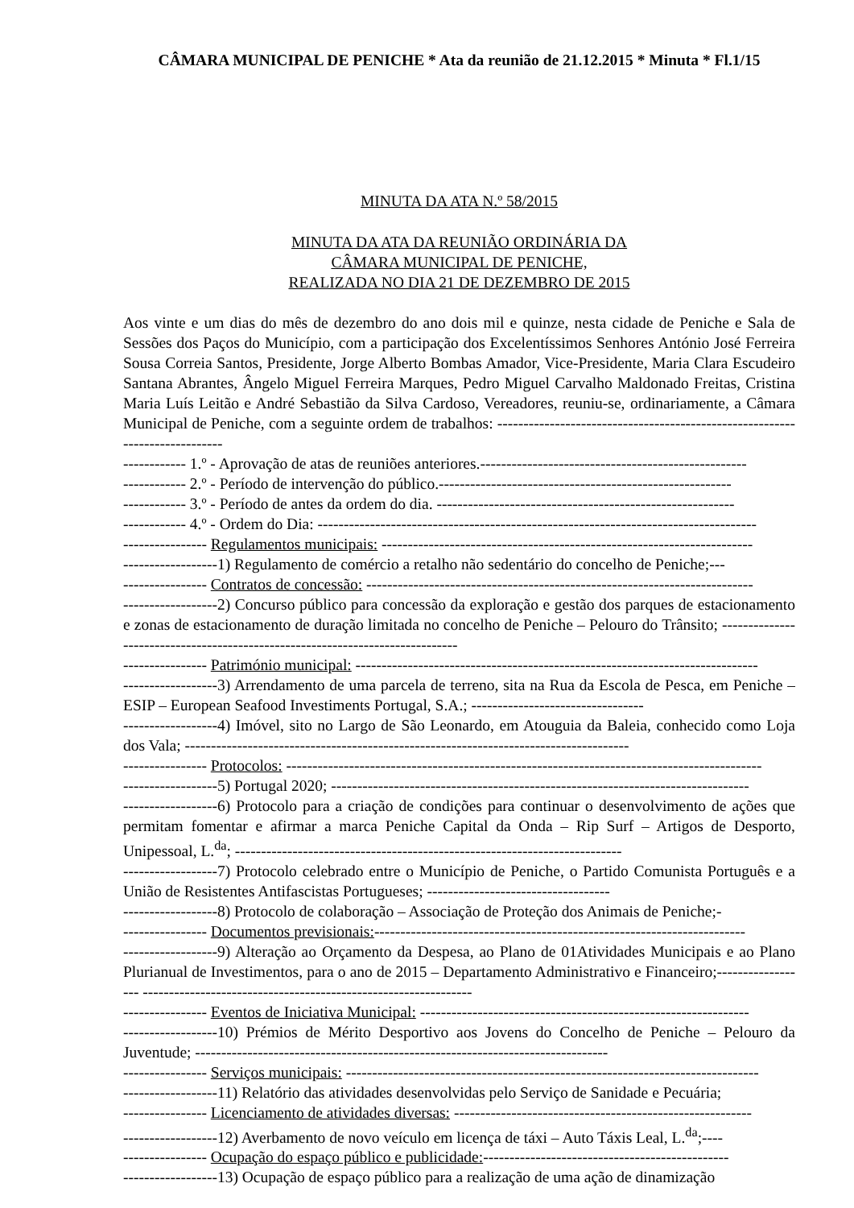CÂMARA MUNICIPAL DE PENICHE * Ata da reunião de 21.12.2015 * Minuta * Fl.1/15
MINUTA DA ATA N.º 58/2015
MINUTA DA ATA DA REUNIÃO ORDINÁRIA DA
CÂMARA MUNICIPAL DE PENICHE,
REALIZADA NO DIA 21 DE DEZEMBRO DE 2015
Aos vinte e um dias do mês de dezembro do ano dois mil e quinze, nesta cidade de Peniche e Sala de Sessões dos Paços do Município, com a participação dos Excelentíssimos Senhores António José Ferreira Sousa Correia Santos, Presidente, Jorge Alberto Bombas Amador, Vice-Presidente, Maria Clara Escudeiro Santana Abrantes, Ângelo Miguel Ferreira Marques, Pedro Miguel Carvalho Maldonado Freitas, Cristina Maria Luís Leitão e André Sebastião da Silva Cardoso, Vereadores, reuniu-se, ordinariamente, a Câmara Municipal de Peniche, com a seguinte ordem de trabalhos: ----------------------------------------------------------------------------
------------ 1.º - Aprovação de atas de reuniões anteriores.---------------------------------------------------
------------ 2.º - Período de intervenção do público.--------------------------------------------------------
------------ 3.º - Período de antes da ordem do dia. ---------------------------------------------------------
------------ 4.º - Ordem do Dia: ------------------------------------------------------------------------------------
---------------- Regulamentos municipais: -----------------------------------------------------------------------
------------------1) Regulamento de comércio a retalho não sedentário do concelho de Peniche;---
---------------- Contratos de concessão: --------------------------------------------------------------------------
------------------2) Concurso público para concessão da exploração e gestão dos parques de estacionamento e zonas de estacionamento de duração limitada no concelho de Peniche – Pelouro do Trânsito; ------------------------------------------------------------------------------
---------------- Património municipal: -----------------------------------------------------------------------------
------------------3) Arrendamento de uma parcela de terreno, sita na Rua da Escola de Pesca, em Peniche – ESIP – European Seafood Investiments Portugal, S.A.; ---------------------------------
------------------4) Imóvel, sito no Largo de São Leonardo, em Atouguia da Baleia, conhecido como Loja dos Vala; -------------------------------------------------------------------------------------
---------------- Protocolos: -------------------------------------------------------------------------------------------
------------------5) Portugal 2020; --------------------------------------------------------------------------------
------------------6) Protocolo para a criação de condições para continuar o desenvolvimento de ações que permitam fomentar e afirmar a marca Peniche Capital da Onda – Rip Surf – Artigos de Desporto, Unipessoal, L.<sup>da</sup>; --------------------------------------------------------------------------
------------------7) Protocolo celebrado entre o Município de Peniche, o Partido Comunista Português e a União de Resistentes Antifascistas Portugueses; -----------------------------------
------------------8) Protocolo de colaboração – Associação de Proteção dos Animais de Peniche;-
---------------- Documentos previsionais:-----------------------------------------------------------------------
------------------9) Alteração ao Orçamento da Despesa, ao Plano de 01Atividades Municipais e ao Plano Plurianual de Investimentos, para o ano de 2015 – Departamento Administrativo e Financeiro;------------------ ---------------------------------------------------------------
---------------- Eventos de Iniciativa Municipal: ---------------------------------------------------------------
------------------10) Prémios de Mérito Desportivo aos Jovens do Concelho de Peniche – Pelouro da Juventude; -------------------------------------------------------------------------------
---------------- Serviços municipais: -------------------------------------------------------------------------------
------------------11) Relatório das atividades desenvolvidas pelo Serviço de Sanidade e Pecuária;
---------------- Licenciamento de atividades diversas: ---------------------------------------------------------
------------------12) Averbamento de novo veículo em licença de táxi – Auto Táxis Leal, L.<sup>da</sup>;----
---------------- Ocupação do espaço público e publicidade:-----------------------------------------------
------------------13) Ocupação de espaço público para a realização de uma ação de dinamização